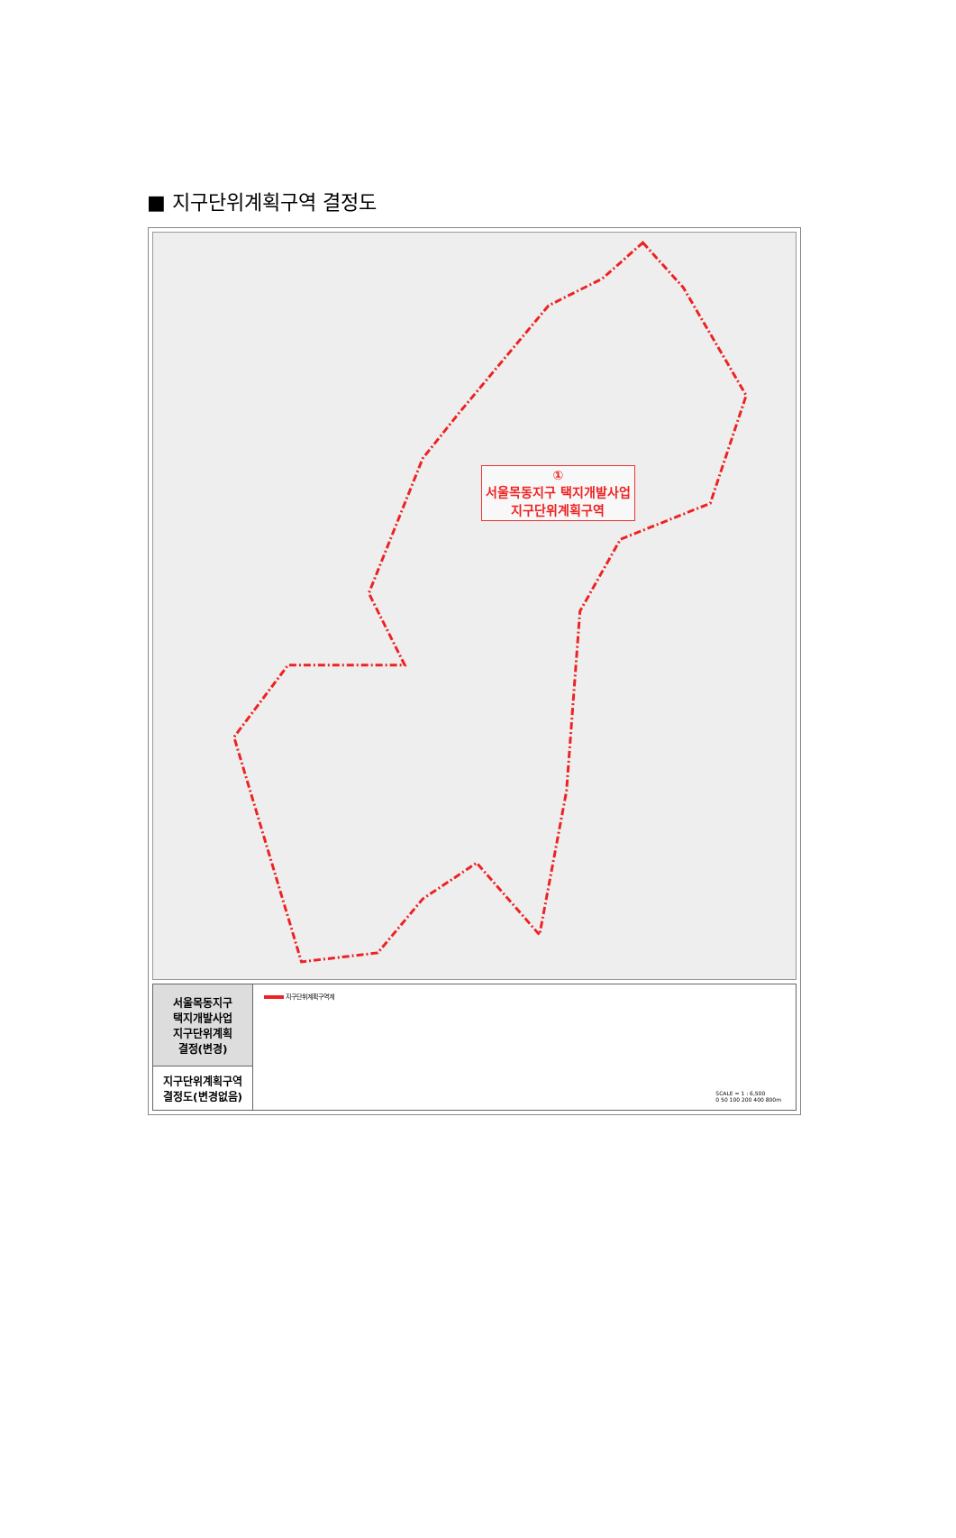■ 지구단위계획구역 결정도
①
서울목동지구 택지개발사업
지구단위계획구역
| 서울목동지구 택지개발사업 지구단위계획 결정(변경) | 지구단위계획구역계 SCALE = 1 : 6,500 0 50 100 200 400 800m |
| 지구단위계획구역 결정도(변경없음) | |